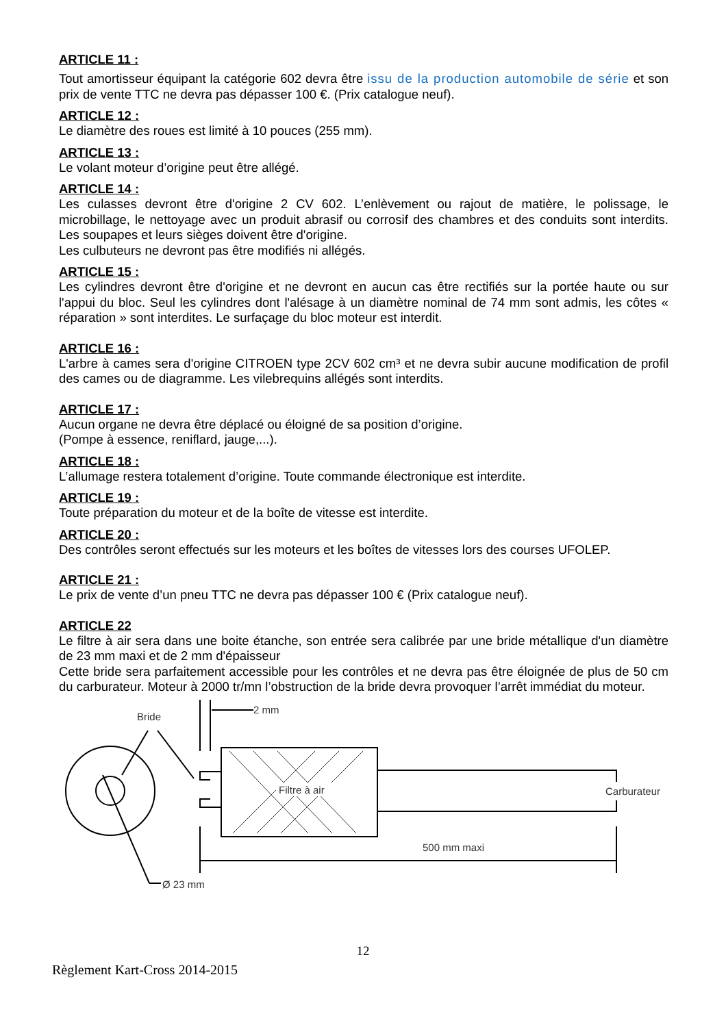ARTICLE 11 :
Tout amortisseur équipant la catégorie 602 devra être issu de la production automobile de série et son prix de vente TTC ne devra pas dépasser 100 €. (Prix catalogue neuf).
ARTICLE 12 :
Le diamètre des roues est limité à 10 pouces (255 mm).
ARTICLE 13 :
Le volant moteur d’origine peut être allégé.
ARTICLE 14 :
Les culasses devront être d'origine 2 CV 602. L’enlèvement ou rajout de matière, le polissage, le microbillage, le nettoyage avec un produit abrasif ou corrosif des chambres et des conduits sont interdits. Les soupapes et leurs sièges doivent être d'origine.
Les culbuteurs ne devront pas être modifiés ni allégés.
ARTICLE 15 :
Les cylindres devront être d'origine et ne devront en aucun cas être rectifiés sur la portée haute ou sur l'appui du bloc. Seul les cylindres dont l'alésage à un diamètre nominal de 74 mm sont admis, les côtes « réparation » sont interdites. Le surfaçage du bloc moteur est interdit.
ARTICLE 16 :
L'arbre à cames sera d'origine CITROEN type 2CV 602 cm³ et ne devra subir aucune modification de profil des cames ou de diagramme. Les vilebrequins allégés sont interdits.
ARTICLE 17 :
Aucun organe ne devra être déplacé ou éloigné de sa position d’origine.
(Pompe à essence, reniflard, jauge,...).
ARTICLE 18 :
L’allumage restera totalement d’origine. Toute commande électronique est interdite.
ARTICLE 19 :
Toute préparation du moteur et de la boîte de vitesse est interdite.
ARTICLE 20 :
Des contrôles seront effectués sur les moteurs et les boîtes de vitesses lors des courses UFOLEP.
ARTICLE 21 :
Le prix de vente d’un pneu TTC ne devra pas dépasser 100 € (Prix catalogue neuf).
ARTICLE 22
Le filtre à air sera dans une boite étanche, son entrée sera calibrée par une bride métallique d'un diamètre de 23 mm maxi et de 2 mm d'épaisseur
Cette bride sera parfaitement accessible pour les contrôles et ne devra pas être éloignée de plus de 50 cm du carburateur. Moteur à 2000 tr/mn l’obstruction de la bride devra provoquer l’arrêt immédiat du moteur.
Bride
2 mm
Filtre à air
Carburateur
500 mm maxi
Ø 23 mm
12
Règlement Kart-Cross 2014-2015